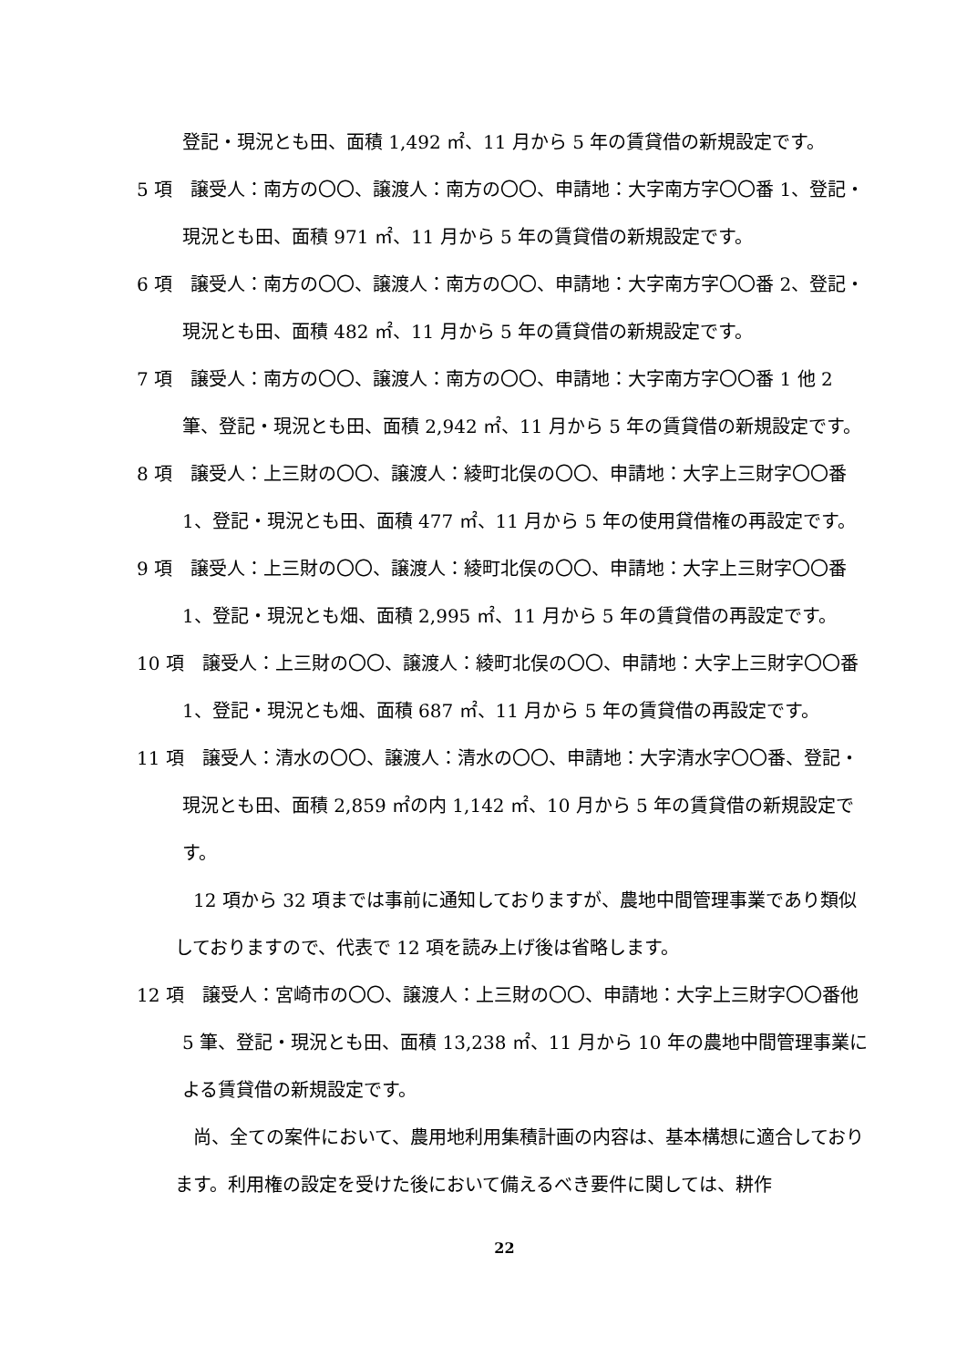登記・現況とも田、面積 1,492 ㎡、11 月から 5 年の賃貸借の新規設定です。
5 項　譲受人：南方の〇〇、譲渡人：南方の〇〇、申請地：大字南方字〇〇番 1、登記・現況とも田、面積 971 ㎡、11 月から 5 年の賃貸借の新規設定です。
6 項　譲受人：南方の〇〇、譲渡人：南方の〇〇、申請地：大字南方字〇〇番 2、登記・現況とも田、面積 482 ㎡、11 月から 5 年の賃貸借の新規設定です。
7 項　譲受人：南方の〇〇、譲渡人：南方の〇〇、申請地：大字南方字〇〇番 1 他 2 筆、登記・現況とも田、面積 2,942 ㎡、11 月から 5 年の賃貸借の新規設定です。
8 項　譲受人：上三財の〇〇、譲渡人：綾町北俣の〇〇、申請地：大字上三財字〇〇番 1、登記・現況とも田、面積 477 ㎡、11 月から 5 年の使用貸借権の再設定です。
9 項　譲受人：上三財の〇〇、譲渡人：綾町北俣の〇〇、申請地：大字上三財字〇〇番 1、登記・現況とも畑、面積 2,995 ㎡、11 月から 5 年の賃貸借の再設定です。
10 項　譲受人：上三財の〇〇、譲渡人：綾町北俣の〇〇、申請地：大字上三財字〇〇番 1、登記・現況とも畑、面積 687 ㎡、11 月から 5 年の賃貸借の再設定です。
11 項　譲受人：清水の〇〇、譲渡人：清水の〇〇、申請地：大字清水字〇〇番、登記・現況とも田、面積 2,859 ㎡の内 1,142 ㎡、10 月から 5 年の賃貸借の新規設定です。
12 項から 32 項までは事前に通知しておりますが、農地中間管理事業であり類似しておりますので、代表で 12 項を読み上げ後は省略します。
12 項　譲受人：宮崎市の〇〇、譲渡人：上三財の〇〇、申請地：大字上三財字〇〇番他 5 筆、登記・現況とも田、面積 13,238 ㎡、11 月から 10 年の農地中間管理事業による賃貸借の新規設定です。
尚、全ての案件において、農用地利用集積計画の内容は、基本構想に適合しております。利用権の設定を受けた後において備えるべき要件に関しては、耕作
22